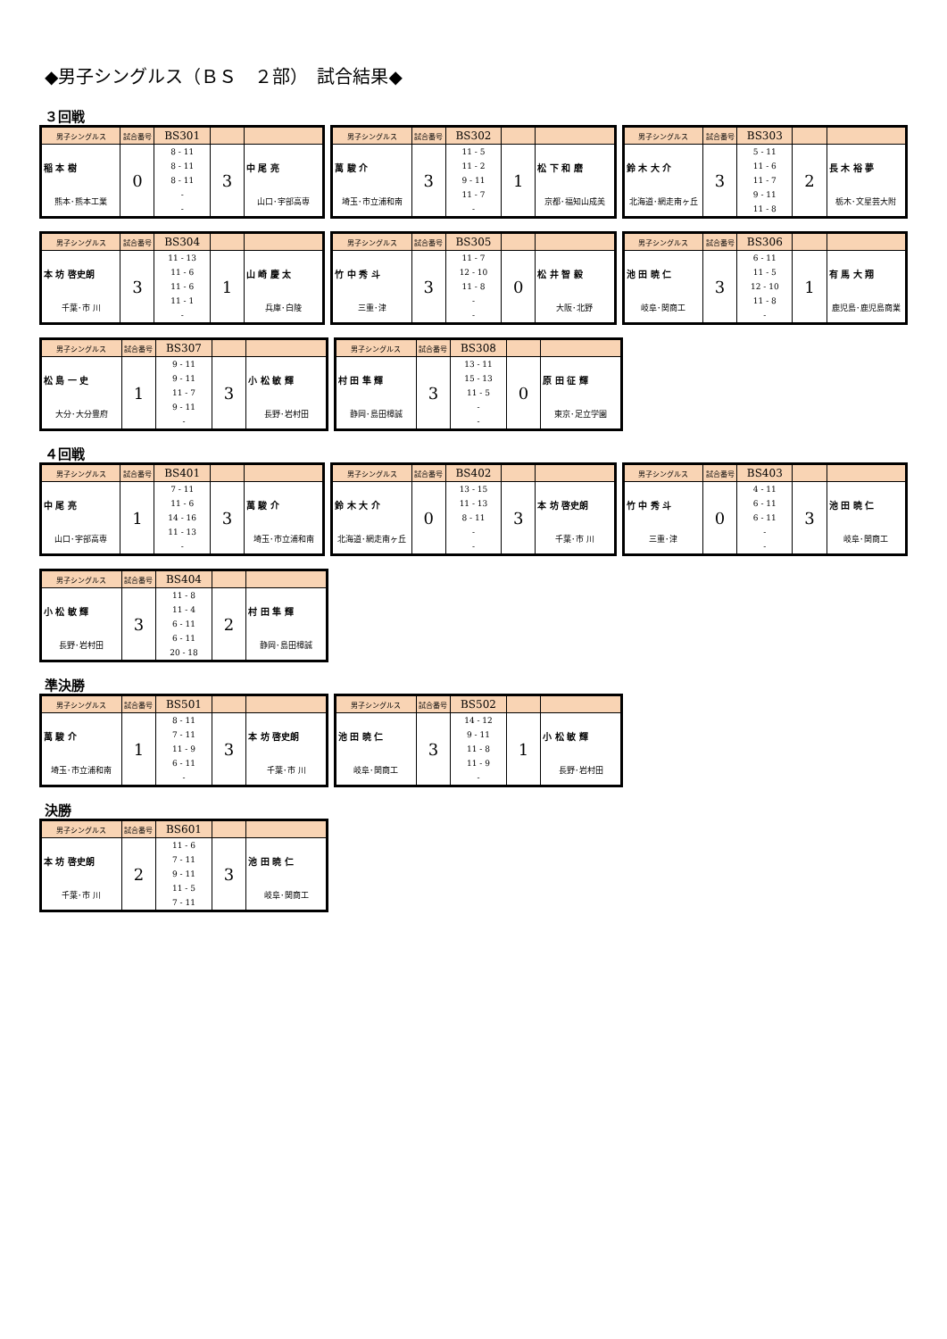◆男子シングルス（ＢＳ　２部）　試合結果◆
３回戦
| 男子シングルス | 試合番号 | BS301 | | |
| 稲 本 樹 熊本･熊本工業 | 0 | 8 - 11 8 - 11 8 - 11 - - | 3 | 中 尾 亮 山口･宇部高専 |
| 男子シングルス | 試合番号 | BS302 | | |
| 萬 駿 介 埼玉･市立浦和南 | 3 | 11 - 5 11 - 2 9 - 11 11 - 7 - | 1 | 松 下 和 磨 京都･福知山成美 |
| 男子シングルス | 試合番号 | BS303 | | |
| 鈴 木 大 介 北海道･網走南ヶ丘 | 3 | 5 - 11 11 - 6 11 - 7 9 - 11 11 - 8 | 2 | 長 木 裕 夢 栃木･文星芸大附 |
| 男子シングルス | 試合番号 | BS304 | | |
| 本 坊 啓史朗 千葉･市 川 | 3 | 11 - 13 11 - 6 11 - 6 11 - 1 - | 1 | 山 崎 慶 太 兵庫･白陵 |
| 男子シングルス | 試合番号 | BS305 | | |
| 竹 中 秀 斗 三重･津 | 3 | 11 - 7 12 - 10 11 - 8 - - | 0 | 松 井 智 毅 大阪･北野 |
| 男子シングルス | 試合番号 | BS306 | | |
| 池 田 暁 仁 岐阜･関商工 | 3 | 6 - 11 11 - 5 12 - 10 11 - 8 - | 1 | 有 馬 大 翔 鹿児島･鹿児島商業 |
| 男子シングルス | 試合番号 | BS307 | | |
| 松 島 一 史 大分･大分豊府 | 1 | 9 - 11 9 - 11 11 - 7 9 - 11 - | 3 | 小 松 敏 輝 長野･岩村田 |
| 男子シングルス | 試合番号 | BS308 | | |
| 村 田 隼 輝 静岡･島田樟誠 | 3 | 13 - 11 15 - 13 11 - 5 - - | 0 | 原 田 征 輝 東京･足立学園 |
４回戦
| 男子シングルス | 試合番号 | BS401 | | |
| 中 尾 亮 山口･宇部高専 | 1 | 7 - 11 11 - 6 14 - 16 11 - 13 - | 3 | 萬 駿 介 埼玉･市立浦和南 |
| 男子シングルス | 試合番号 | BS402 | | |
| 鈴 木 大 介 北海道･網走南ヶ丘 | 0 | 13 - 15 11 - 13 8 - 11 - - | 3 | 本 坊 啓史朗 千葉･市 川 |
| 男子シングルス | 試合番号 | BS403 | | |
| 竹 中 秀 斗 三重･津 | 0 | 4 - 11 6 - 11 6 - 11 - - | 3 | 池 田 暁 仁 岐阜･関商工 |
| 男子シングルス | 試合番号 | BS404 | | |
| 小 松 敏 輝 長野･岩村田 | 3 | 11 - 8 11 - 4 6 - 11 6 - 11 20 - 18 | 2 | 村 田 隼 輝 静岡･島田樟誠 |
準決勝
| 男子シングルス | 試合番号 | BS501 | | |
| 萬 駿 介 埼玉･市立浦和南 | 1 | 8 - 11 7 - 11 11 - 9 6 - 11 - | 3 | 本 坊 啓史朗 千葉･市 川 |
| 男子シングルス | 試合番号 | BS502 | | |
| 池 田 暁 仁 岐阜･関商工 | 3 | 14 - 12 9 - 11 11 - 8 11 - 9 - | 1 | 小 松 敏 輝 長野･岩村田 |
決勝
| 男子シングルス | 試合番号 | BS601 | | |
| 本 坊 啓史朗 千葉･市 川 | 2 | 11 - 6 7 - 11 9 - 11 11 - 5 7 - 11 | 3 | 池 田 暁 仁 岐阜･関商工 |